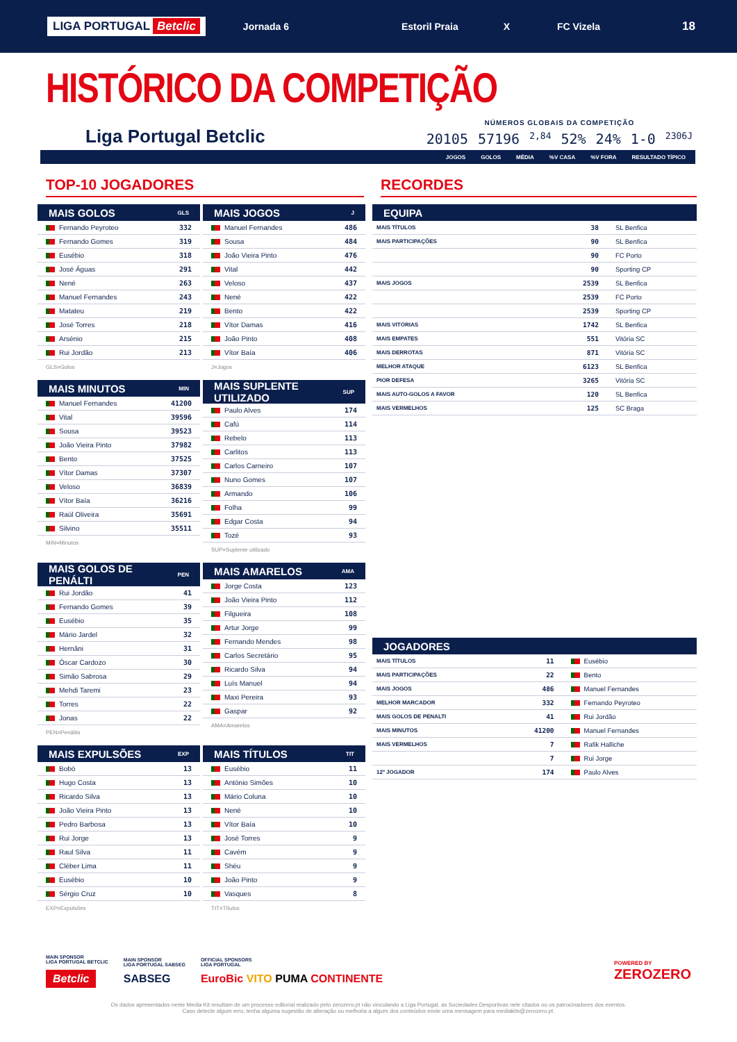LIGA PORTUGAL Betclic Jornada 6 Estoril Praia X FC Vizela 18
HISTÓRICO DA COMPETIÇÃO
Liga Portugal Betclic
NÚMEROS GLOBAIS DA COMPETIÇÃO
20105 57196 2,84 52% 24% 1-0 2306J
JOGOS GOLOS MÉDIA%V CASA%V FORA RESULTADO TÍPICO
TOP-10 JOGADORES
| MAIS GOLOS | GLS |
| --- | --- |
| Fernando Peyroteo | 332 |
| Fernando Gomes | 319 |
| Eusébio | 318 |
| José Águas | 291 |
| Nené | 263 |
| Manuel Fernandes | 243 |
| Matateu | 219 |
| José Torres | 218 |
| Arsénio | 215 |
| Rui Jordão | 213 |
GLS=Golos
| MAIS JOGOS | J |
| --- | --- |
| Manuel Fernandes | 486 |
| Sousa | 484 |
| João Vieira Pinto | 476 |
| Vital | 442 |
| Veloso | 437 |
| Nené | 422 |
| Bento | 422 |
| Vítor Damas | 416 |
| João Pinto | 408 |
| Vítor Baía | 406 |
J=Jogos
| MAIS MINUTOS | MIN |
| --- | --- |
| Manuel Fernandes | 41200 |
| Vital | 39596 |
| Sousa | 39523 |
| João Vieira Pinto | 37982 |
| Bento | 37525 |
| Vítor Damas | 37307 |
| Veloso | 36839 |
| Vítor Baía | 36216 |
| Raúl Oliveira | 35691 |
| Silvino | 35511 |
MIN=Minutos
| MAIS SUPLENTE UTILIZADO | SUP |
| --- | --- |
| Paulo Alves | 174 |
| Cafú | 114 |
| Rebelo | 113 |
| Carlitos | 113 |
| Carlos Carneiro | 107 |
| Nuno Gomes | 107 |
| Armando | 106 |
| Folha | 99 |
| Edgar Costa | 94 |
| Tozé | 93 |
SUP=Suplente utilizado
| MAIS GOLOS DE PENÁLTI | PEN |
| --- | --- |
| Rui Jordão | 41 |
| Fernando Gomes | 39 |
| Eusébio | 35 |
| Mário Jardel | 32 |
| Hernâni | 31 |
| Óscar Cardozo | 30 |
| Simão Sabrosa | 29 |
| Mehdi Taremi | 23 |
| Torres | 22 |
| Jonas | 22 |
PEN=Penáltis
| MAIS AMARELOS | AMA |
| --- | --- |
| Jorge Costa | 123 |
| João Vieira Pinto | 112 |
| Filgueira | 108 |
| Artur Jorge | 99 |
| Fernando Mendes | 98 |
| Carlos Secretário | 95 |
| Ricardo Silva | 94 |
| Luís Manuel | 94 |
| Maxi Pereira | 93 |
| Gaspar | 92 |
AMA=Amarelos
| MAIS EXPULSÕES | EXP |
| --- | --- |
| Bobó | 13 |
| Hugo Costa | 13 |
| Ricardo Silva | 13 |
| João Vieira Pinto | 13 |
| Pedro Barbosa | 13 |
| Rui Jorge | 13 |
| Raul Silva | 11 |
| Cléber Lima | 11 |
| Eusébio | 10 |
| Sérgio Cruz | 10 |
EXP=Expulsões
| MAIS TÍTULOS | TIT |
| --- | --- |
| Eusébio | 11 |
| António Simões | 10 |
| Mário Coluna | 10 |
| Nené | 10 |
| Vítor Baía | 10 |
| José Torres | 9 |
| Cavém | 9 |
| Shéu | 9 |
| João Pinto | 9 |
| Vasques | 8 |
TIT=Títulos
RECORDES
| EQUIPA | | |
| --- | --- | --- |
| MAIS TÍTULOS | 38 | SL Benfica |
| MAIS PARTICIPAÇÕES | 90 | SL Benfica |
| | 90 | FC Porto |
| | 90 | Sporting CP |
| MAIS JOGOS | 2539 | SL Benfica |
| | 2539 | FC Porto |
| | 2539 | Sporting CP |
| MAIS VITÓRIAS | 1742 | SL Benfica |
| MAIS EMPATES | 551 | Vitória SC |
| MAIS DERROTAS | 871 | Vitória SC |
| MELHOR ATAQUE | 6123 | SL Benfica |
| PIOR DEFESA | 3265 | Vitória SC |
| MAIS AUTO-GOLOS A FAVOR | 120 | SL Benfica |
| MAIS VERMELHOS | 125 | SC Braga |
| JOGADORES | | |
| --- | --- | --- |
| MAIS TÍTULOS | 11 | Eusébio |
| MAIS PARTICIPAÇÕES | 22 | Bento |
| MAIS JOGOS | 486 | Manuel Fernandes |
| MELHOR MARCADOR | 332 | Fernando Peyroteo |
| MAIS GOLOS DE PENALTI | 41 | Rui Jordão |
| MAIS MINUTOS | 41200 | Manuel Fernandes |
| MAIS VERMELHOS | 7 | Rafik Halliche |
| | 7 | Rui Jorge |
| 12º JOGADOR | 174 | Paulo Alves |
MAIN SPONSOR
LIGA PORTUGAL BETCLIC
Betclic
MAIN SPONSOR
LIGA PORTUGAL SABSEG
SABSEG
OFFICIAL SPONSORS
LIGA PORTUGAL
EuroBic VITO PUMA CONTINENTE
POWERED BY
ZEROZERO
Os dados apresentados neste Media Kit resultam de um processo editorial realizado pelo zerozero.pt não vinculando a Liga Portugal, as Sociedades Desportivas nele citados ou os patrocinadores dos eventos.
Caso detecte algum erro, tenha alguma sugestão de alteração ou melhoria a algum dos conteúdos envie uma mensagem para mediakits@zerozero.pt.